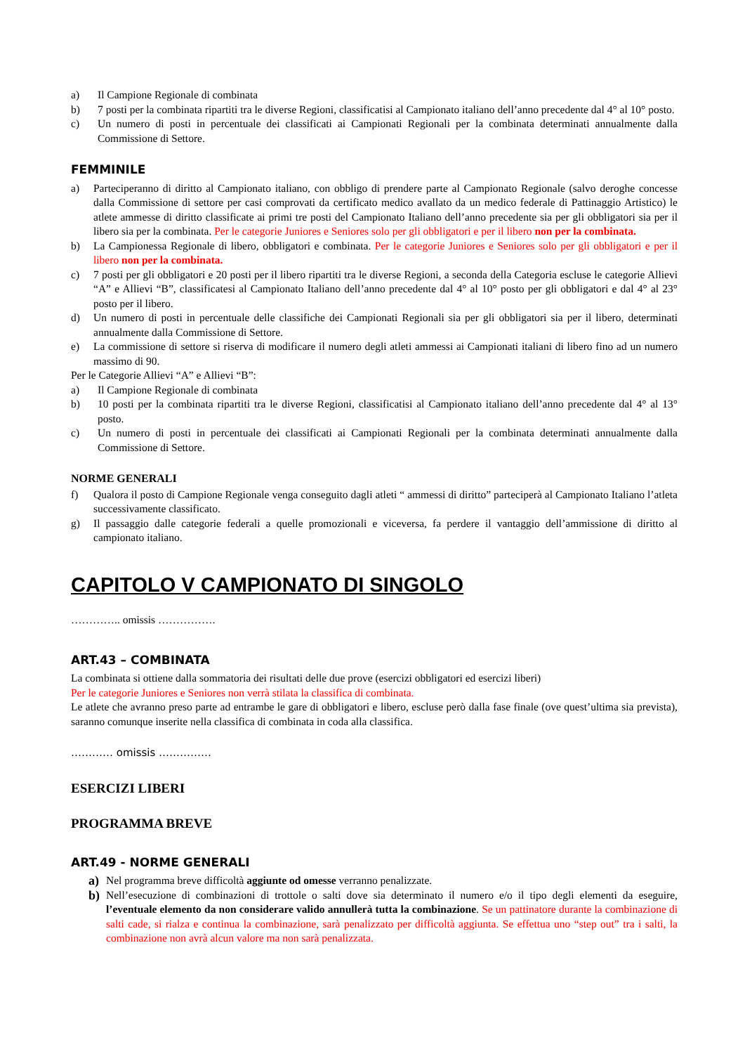a) Il Campione Regionale di combinata
b) 7 posti per la combinata ripartiti tra le diverse Regioni, classificatisi al Campionato italiano dell’anno precedente dal 4° al 10° posto.
c) Un numero di posti in percentuale dei classificati ai Campionati Regionali per la combinata determinati annualmente dalla Commissione di Settore.
FEMMINILE
a) Parteciperanno di diritto al Campionato italiano, con obbligo di prendere parte al Campionato Regionale (salvo deroghe concesse dalla Commissione di settore per casi comprovati da certificato medico avallato da un medico federale di Pattinaggio Artistico) le atlete ammesse di diritto classificate ai primi tre posti del Campionato Italiano dell’anno precedente sia per gli obbligatori sia per il libero sia per la combinata. Per le categorie Juniores e Seniores solo per gli obbligatori e per il libero non per la combinata.
b) La Campionessa Regionale di libero, obbligatori e combinata. Per le categorie Juniores e Seniores solo per gli obbligatori e per il libero non per la combinata.
c) 7 posti per gli obbligatori e 20 posti per il libero ripartiti tra le diverse Regioni, a seconda della Categoria escluse le categorie Allievi “A” e Allievi “B”, classificatesi al Campionato Italiano dell’anno precedente dal 4° al 10° posto per gli obbligatori e dal 4° al 23° posto per il libero.
d) Un numero di posti in percentuale delle classifiche dei Campionati Regionali sia per gli obbligatori sia per il libero, determinati annualmente dalla Commissione di Settore.
e) La commissione di settore si riserva di modificare il numero degli atleti ammessi ai Campionati italiani di libero fino ad un numero massimo di 90.
Per le Categorie Allievi “A” e Allievi “B”:
a) Il Campione Regionale di combinata
b) 10 posti per la combinata ripartiti tra le diverse Regioni, classificatisi al Campionato italiano dell’anno precedente dal 4° al 13° posto.
c) Un numero di posti in percentuale dei classificati ai Campionati Regionali per la combinata determinati annualmente dalla Commissione di Settore.
NORME GENERALI
f) Qualora il posto di Campione Regionale venga conseguito dagli atleti “ ammessi di diritto” parteciperà al Campionato Italiano l’atleta successivamente classificato.
g) Il passaggio dalle categorie federali a quelle promozionali e viceversa, fa perdere il vantaggio dell’ammissione di diritto al campionato italiano.
CAPITOLO V CAMPIONATO DI SINGOLO
………….. omissis …………….
ART.43 – COMBINATA
La combinata si ottiene dalla sommatoria dei risultati delle due prove (esercizi obbligatori ed esercizi liberi)
Per le categorie Juniores e Seniores non verrà stilata la classifica di combinata.
Le atlete che avranno preso parte ad entrambe le gare di obbligatori e libero, escluse però dalla fase finale (ove quest’ultima sia prevista), saranno comunque inserite nella classifica di combinata in coda alla classifica.
………… omissis ……………
ESERCIZI LIBERI
PROGRAMMA BREVE
ART.49 - NORME GENERALI
a) Nel programma breve difficoltà aggiunte od omesse verranno penalizzate.
b) Nell’esecuzione di combinazioni di trottole o salti dove sia determinato il numero e/o il tipo degli elementi da eseguire, l’eventuale elemento da non considerare valido annullerà tutta la combinazione. Se un pattinatore durante la combinazione di salti cade, si rialza e continua la combinazione, sarà penalizzato per difficoltà aggiunta. Se effettua uno “step out” tra i salti, la combinazione non avrà alcun valore ma non sarà penalizzata.